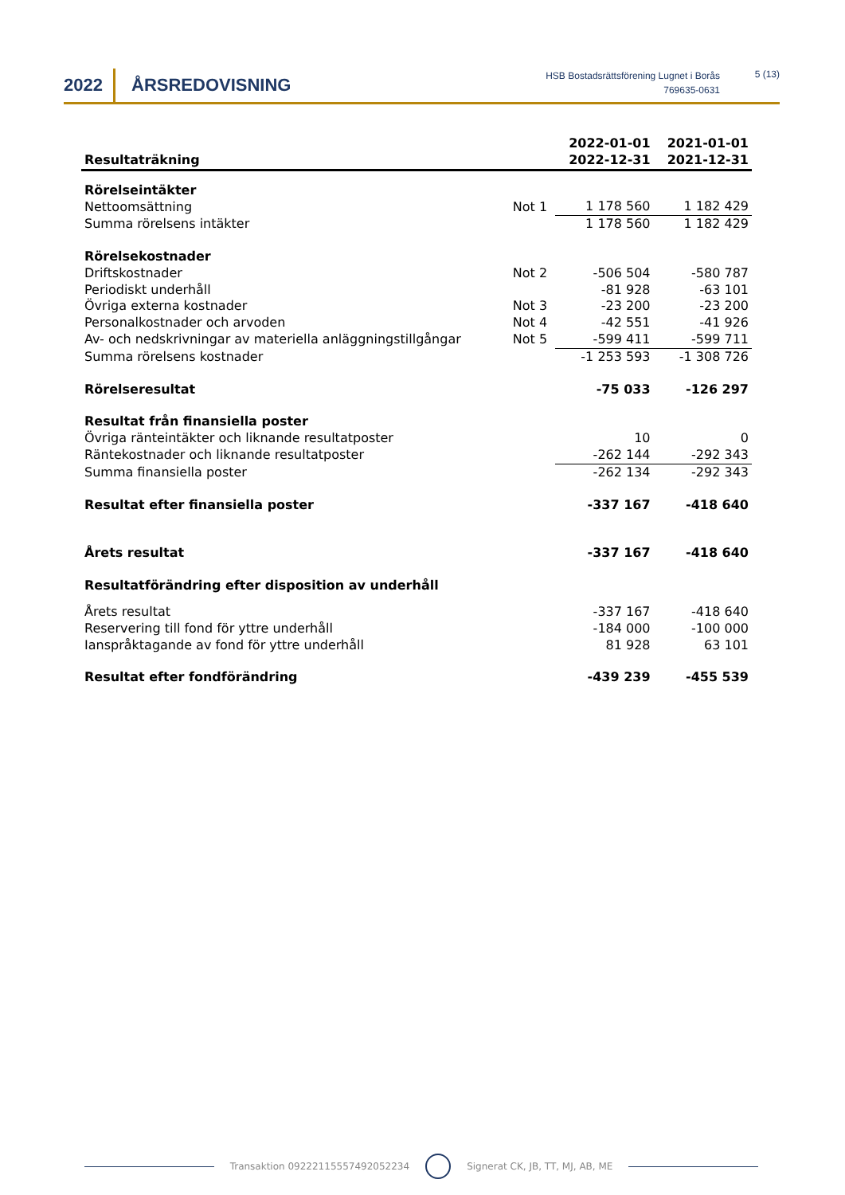2022 ÅRSREDOVISNING
HSB Bostadsrättsförening Lugnet i Borås
769635-0631
5 (13)
| Resultaträkning | | 2022-01-01 2022-12-31 | 2021-01-01 2021-12-31 |
| --- | --- | --- | --- |
| Rörelseintäkter | | | |
| Nettoomsättning | Not 1 | 1 178 560 | 1 182 429 |
| Summa rörelsens intäkter | | 1 178 560 | 1 182 429 |
| Rörelsekostnader | | | |
| Driftskostnader | Not 2 | -506 504 | -580 787 |
| Periodiskt underhåll | | -81 928 | -63 101 |
| Övriga externa kostnader | Not 3 | -23 200 | -23 200 |
| Personalkostnader och arvoden | Not 4 | -42 551 | -41 926 |
| Av- och nedskrivningar av materiella anläggningstillgångar | Not 5 | -599 411 | -599 711 |
| Summa rörelsens kostnader | | -1 253 593 | -1 308 726 |
| Rörelseresultat | | -75 033 | -126 297 |
| Resultat från finansiella poster | | | |
| Övriga ränteintäkter och liknande resultatposter | | 10 | 0 |
| Räntekostnader och liknande resultatposter | | -262 144 | -292 343 |
| Summa finansiella poster | | -262 134 | -292 343 |
| Resultat efter finansiella poster | | -337 167 | -418 640 |
| Årets resultat | | -337 167 | -418 640 |
| Resultatförändring efter disposition av underhåll | | | |
| Årets resultat | | -337 167 | -418 640 |
| Reservering till fond för yttre underhåll | | -184 000 | -100 000 |
| Ianspråktagande av fond för yttre underhåll | | 81 928 | 63 101 |
| Resultat efter fondförändring | | -439 239 | -455 539 |
Transaktion 09222115557492052234 Signerat CK, JB, TT, MJ, AB, ME